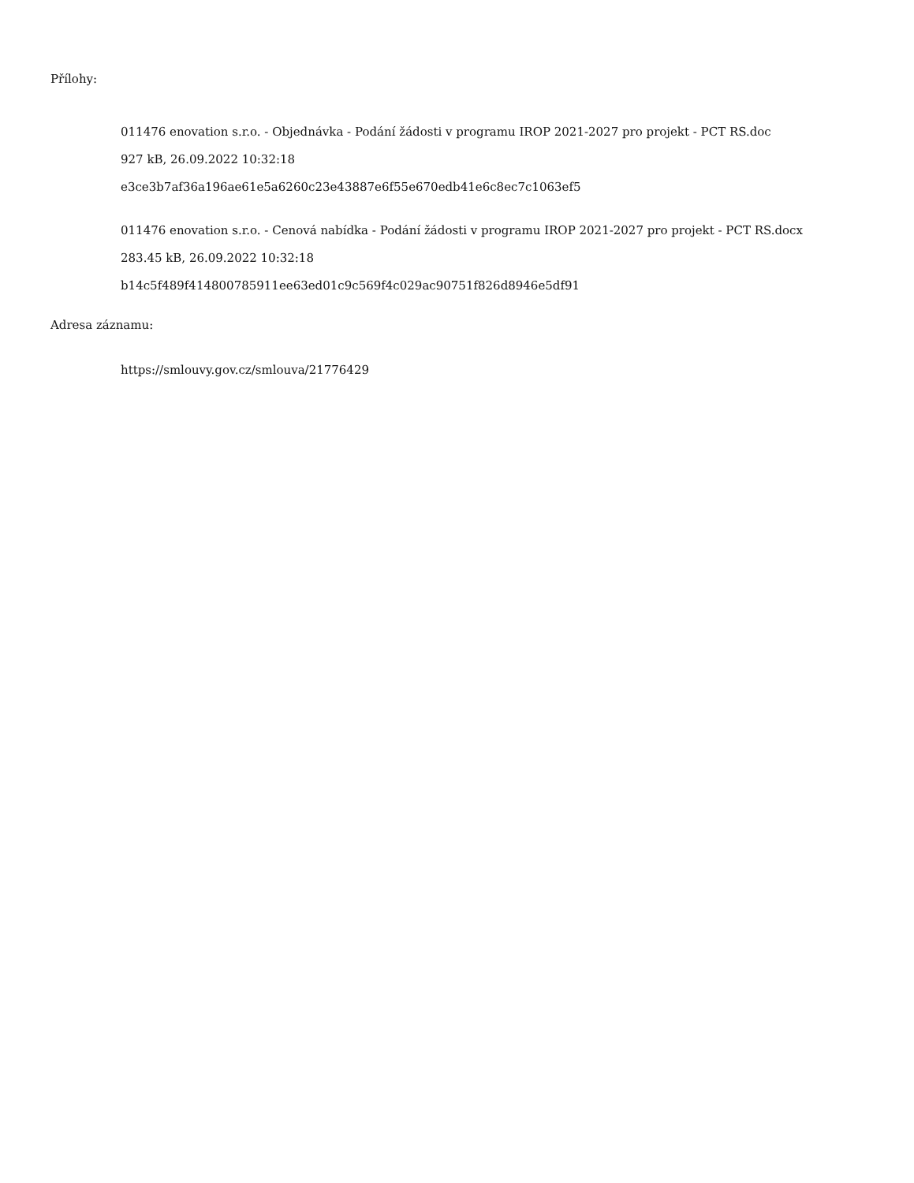Přílohy:
011476 enovation s.r.o. - Objednávka - Podání žádosti v programu IROP 2021-2027 pro projekt - PCT RS.doc
927 kB, 26.09.2022 10:32:18
e3ce3b7af36a196ae61e5a6260c23e43887e6f55e670edb41e6c8ec7c1063ef5
011476 enovation s.r.o. - Cenová nabídka - Podání žádosti v programu IROP 2021-2027 pro projekt - PCT RS.docx
283.45 kB, 26.09.2022 10:32:18
b14c5f489f414800785911ee63ed01c9c569f4c029ac90751f826d8946e5df91
Adresa záznamu:
https://smlouvy.gov.cz/smlouva/21776429